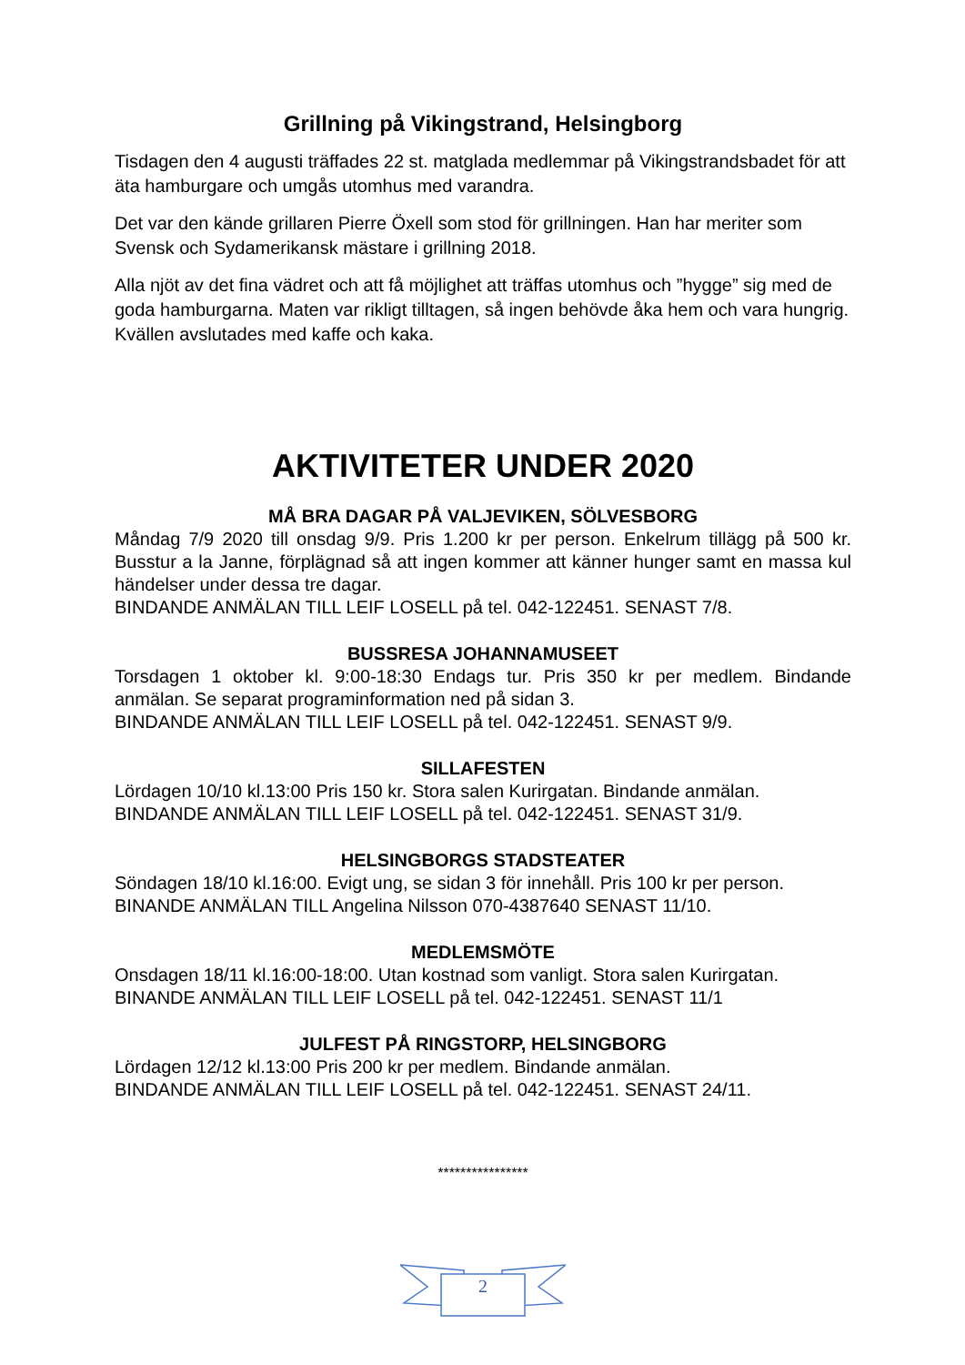Grillning på Vikingstrand, Helsingborg
Tisdagen den 4 augusti träffades 22 st. matglada medlemmar på Vikingstrandsbadet för att äta hamburgare och umgås utomhus med varandra.
Det var den kände grillaren Pierre Öxell som stod för grillningen. Han har meriter som Svensk och Sydamerikansk mästare i grillning 2018.
Alla njöt av det fina vädret och att få möjlighet att träffas utomhus och ”hygge” sig med de goda hamburgarna. Maten var rikligt tilltagen, så ingen behövde åka hem och vara hungrig. Kvällen avslutades med kaffe och kaka.
AKTIVITETER UNDER 2020
MÅ BRA DAGAR PÅ VALJEVIKEN, SÖLVESBORG
Måndag 7/9 2020 till onsdag 9/9. Pris 1.200 kr per person. Enkelrum tillägg på 500 kr. Busstur a la Janne, förplägnad så att ingen kommer att känner hunger samt en massa kul händelser under dessa tre dagar.
BINDANDE ANMÄLAN TILL LEIF LOSELL på tel. 042-122451. SENAST 7/8.
BUSSRESA JOHANNAMUSEET
Torsdagen 1 oktober kl. 9:00-18:30 Endags tur. Pris 350 kr per medlem. Bindande anmälan. Se separat programinformation ned på sidan 3.
BINDANDE ANMÄLAN TILL LEIF LOSELL på tel. 042-122451. SENAST 9/9.
SILLAFESTEN
Lördagen 10/10 kl.13:00 Pris 150 kr. Stora salen Kurirgatan. Bindande anmälan.
BINDANDE ANMÄLAN TILL LEIF LOSELL på tel. 042-122451. SENAST 31/9.
HELSINGBORGS STADSTEATER
Söndagen 18/10 kl.16:00. Evigt ung, se sidan 3 för innehåll. Pris 100 kr per person.
BINANDE ANMÄLAN TILL Angelina Nilsson 070-4387640 SENAST 11/10.
MEDLEMSMÖTE
Onsdagen 18/11 kl.16:00-18:00. Utan kostnad som vanligt. Stora salen Kurirgatan.
BINANDE ANMÄLAN TILL LEIF LOSELL på tel. 042-122451. SENAST 11/1
JULFEST PÅ RINGSTORP, HELSINGBORG
Lördagen 12/12 kl.13:00 Pris 200 kr per medlem. Bindande anmälan.
BINDANDE ANMÄLAN TILL LEIF LOSELL på tel. 042-122451. SENAST 24/11.
****************
2